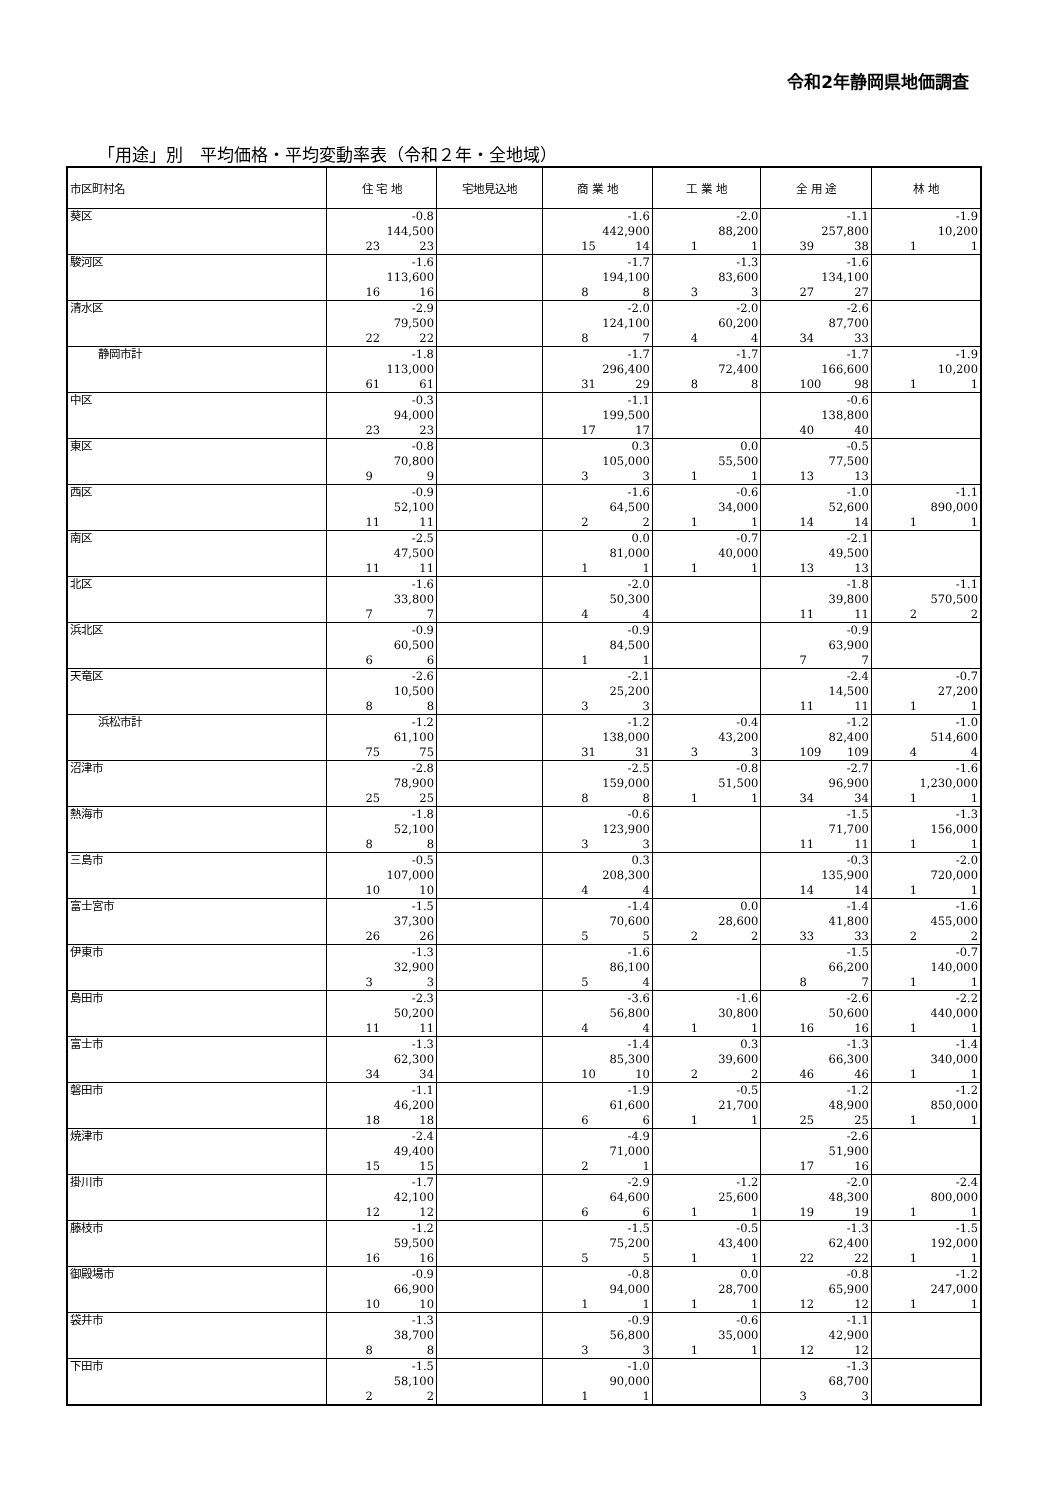令和2年静岡県地価調査
「用途」別　平均価格・平均変動率表（令和２年・全地域）
| 市区町村名 | 住 宅 地 | 宅地見込地 | 商 業 地 | 工 業 地 | 全 用 途 | 林 地 |
| --- | --- | --- | --- | --- | --- | --- |
| 葵区 | -0.8 144,500 23 23 | | -1.6 442,900 15 14 | -2.0 88,200 1 1 | -1.1 257,800 39 38 | -1.9 10,200 1 1 |
| 駿河区 | -1.6 113,600 16 16 | | -1.7 194,100 8 8 | -1.3 83,600 3 3 | -1.6 134,100 27 27 | |
| 清水区 | -2.9 79,500 22 22 | | -2.0 124,100 8 7 | -2.0 60,200 4 4 | -2.6 87,700 34 33 | |
| 静岡市計 | -1.8 113,000 61 61 | | -1.7 296,400 31 29 | -1.7 72,400 8 8 | -1.7 166,600 100 98 | -1.9 10,200 1 1 |
| 中区 | -0.3 94,000 23 23 | | -1.1 199,500 17 17 | | -0.6 138,800 40 40 | |
| 東区 | -0.8 70,800 9 9 | | 0.3 105,000 3 3 | 0.0 55,500 1 1 | -0.5 77,500 13 13 | |
| 西区 | -0.9 52,100 11 11 | | -1.6 64,500 2 2 | -0.6 34,000 1 1 | -1.0 52,600 14 14 | -1.1 890,000 1 1 |
| 南区 | -2.5 47,500 11 11 | | 0.0 81,000 1 1 | -0.7 40,000 1 1 | -2.1 49,500 13 13 | |
| 北区 | -1.6 33,800 7 7 | | -2.0 50,300 4 4 | | -1.8 39,800 11 11 | -1.1 570,500 2 2 |
| 浜北区 | -0.9 60,500 6 6 | | -0.9 84,500 1 1 | | -0.9 63,900 7 7 | |
| 天竜区 | -2.6 10,500 8 8 | | -2.1 25,200 3 3 | | -2.4 14,500 11 11 | -0.7 27,200 1 1 |
| 浜松市計 | -1.2 61,100 75 75 | | -1.2 138,000 31 31 | -0.4 43,200 3 3 | -1.2 82,400 109 109 | -1.0 514,600 4 4 |
| 沼津市 | -2.8 78,900 25 25 | | -2.5 159,000 8 8 | -0.8 51,500 1 1 | -2.7 96,900 34 34 | -1.6 1,230,000 1 1 |
| 熱海市 | -1.8 52,100 8 8 | | -0.6 123,900 3 3 | | -1.5 71,700 11 11 | -1.3 156,000 1 1 |
| 三島市 | -0.5 107,000 10 10 | | 0.3 208,300 4 4 | | -0.3 135,900 14 14 | -2.0 720,000 1 1 |
| 富士宮市 | -1.5 37,300 26 26 | | -1.4 70,600 5 5 | 0.0 28,600 2 2 | -1.4 41,800 33 33 | -1.6 455,000 2 2 |
| 伊東市 | -1.3 32,900 3 3 | | -1.6 86,100 5 4 | | -1.5 66,200 8 7 | -0.7 140,000 1 1 |
| 島田市 | -2.3 50,200 11 11 | | -3.6 56,800 4 4 | -1.6 30,800 1 1 | -2.6 50,600 16 16 | -2.2 440,000 1 1 |
| 富士市 | -1.3 62,300 34 34 | | -1.4 85,300 10 10 | 0.3 39,600 2 2 | -1.3 66,300 46 46 | -1.4 340,000 1 1 |
| 磐田市 | -1.1 46,200 18 18 | | -1.9 61,600 6 6 | -0.5 21,700 1 1 | -1.2 48,900 25 25 | -1.2 850,000 1 1 |
| 焼津市 | -2.4 49,400 15 15 | | -4.9 71,000 2 1 | | -2.6 51,900 17 16 | |
| 掛川市 | -1.7 42,100 12 12 | | -2.9 64,600 6 6 | -1.2 25,600 1 1 | -2.0 48,300 19 19 | -2.4 800,000 1 1 |
| 藤枝市 | -1.2 59,500 16 16 | | -1.5 75,200 5 5 | -0.5 43,400 1 1 | -1.3 62,400 22 22 | -1.5 192,000 1 1 |
| 御殿場市 | -0.9 66,900 10 10 | | -0.8 94,000 1 1 | 0.0 28,700 1 1 | -0.8 65,900 12 12 | -1.2 247,000 1 1 |
| 袋井市 | -1.3 38,700 8 8 | | -0.9 56,800 3 3 | -0.6 35,000 1 1 | -1.1 42,900 12 12 | |
| 下田市 | -1.5 58,100 2 2 | | -1.0 90,000 1 1 | | -1.3 68,700 3 3 | |